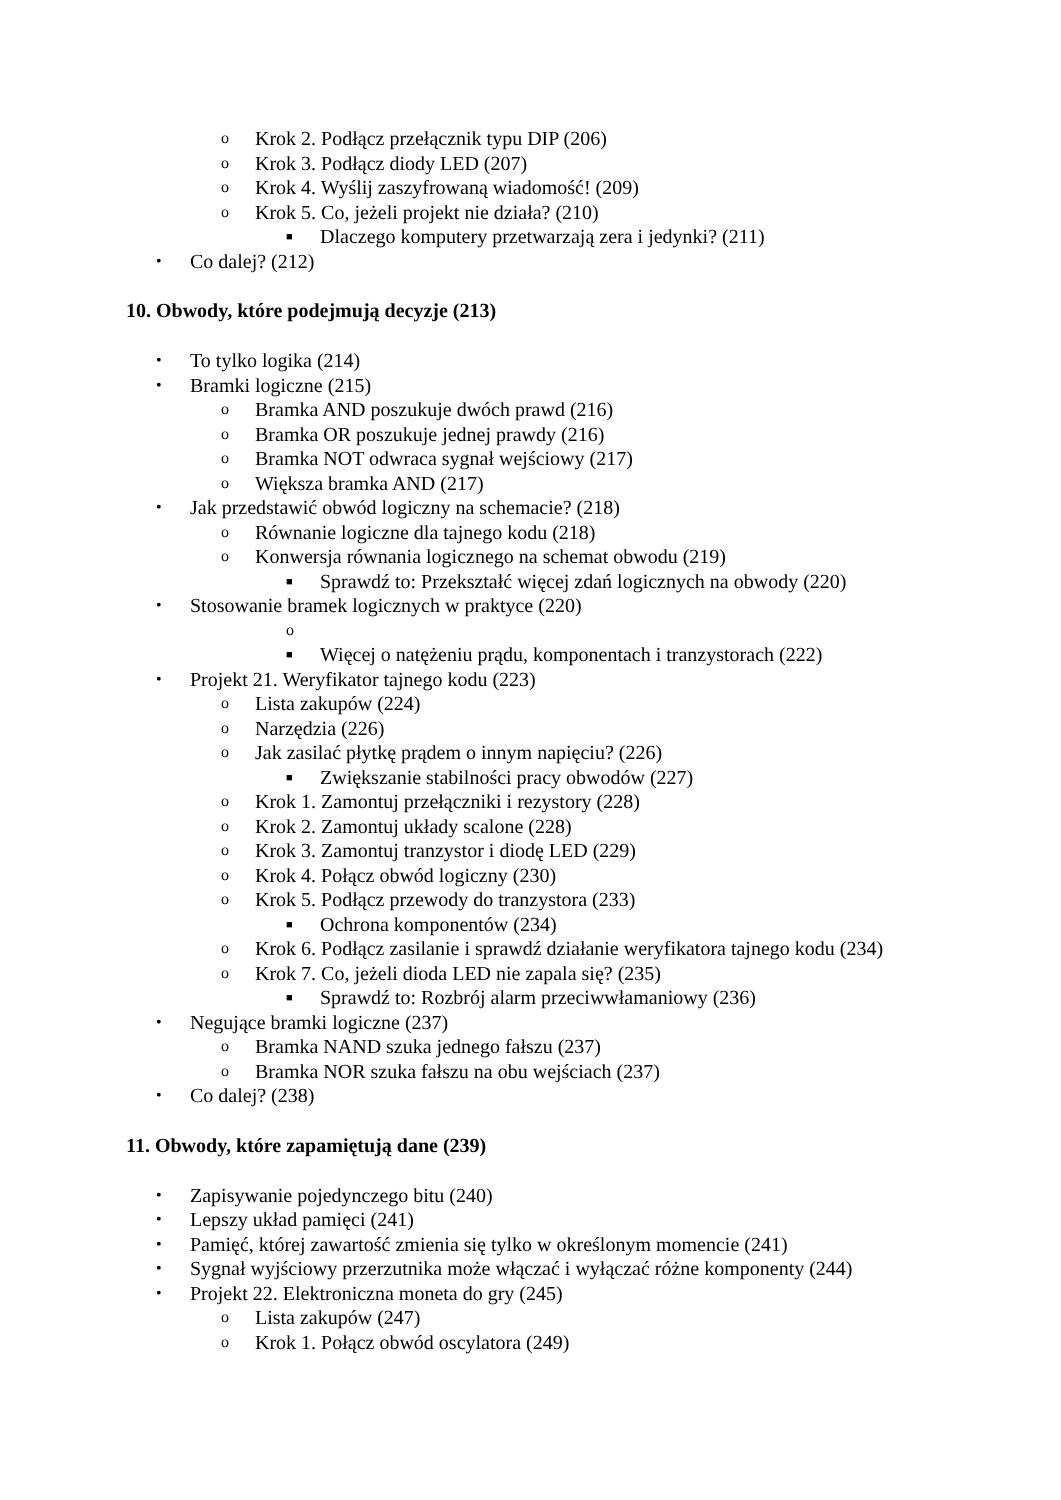o Krok 2. Podłącz przełącznik typu DIP (206)
o Krok 3. Podłącz diody LED (207)
o Krok 4. Wyślij zaszyfrowaną wiadomość! (209)
o Krok 5. Co, jeżeli projekt nie działa? (210)
■ Dlaczego komputery przetwarzają zera i jedynki? (211)
• Co dalej? (212)
10. Obwody, które podejmują decyzje (213)
• To tylko logika (214)
• Bramki logiczne (215)
o Bramka AND poszukuje dwóch prawd (216)
o Bramka OR poszukuje jednej prawdy (216)
o Bramka NOT odwraca sygnał wejściowy (217)
o Większa bramka AND (217)
• Jak przedstawić obwód logiczny na schemacie? (218)
o Równanie logiczne dla tajnego kodu (218)
o Konwersja równania logicznego na schemat obwodu (219)
■ Sprawdź to: Przekształć więcej zdań logicznych na obwody (220)
• Stosowanie bramek logicznych w praktyce (220)
o
■ Więcej o natężeniu prądu, komponentach i tranzystorach (222)
• Projekt 21. Weryfikator tajnego kodu (223)
o Lista zakupów (224)
o Narzędzia (226)
o Jak zasilać płytkę prądem o innym napięciu? (226)
■ Zwiększanie stabilności pracy obwodów (227)
o Krok 1. Zamontuj przełączniki i rezystory (228)
o Krok 2. Zamontuj układy scalone (228)
o Krok 3. Zamontuj tranzystor i diodę LED (229)
o Krok 4. Połącz obwód logiczny (230)
o Krok 5. Podłącz przewody do tranzystora (233)
■ Ochrona komponentów (234)
o Krok 6. Podłącz zasilanie i sprawdź działanie weryfikatora tajnego kodu (234)
o Krok 7. Co, jeżeli dioda LED nie zapala się? (235)
■ Sprawdź to: Rozbrój alarm przeciwwłamaniowy (236)
• Negujące bramki logiczne (237)
o Bramka NAND szuka jednego fałszu (237)
o Bramka NOR szuka fałszu na obu wejściach (237)
• Co dalej? (238)
11. Obwody, które zapamiętują dane (239)
• Zapisywanie pojedynczego bitu (240)
• Lepszy układ pamięci (241)
• Pamięć, której zawartość zmienia się tylko w określonym momencie (241)
• Sygnał wyjściowy przerzutnika może włączać i wyłączać różne komponenty (244)
• Projekt 22. Elektroniczna moneta do gry (245)
o Lista zakupów (247)
o Krok 1. Połącz obwód oscylatora (249)